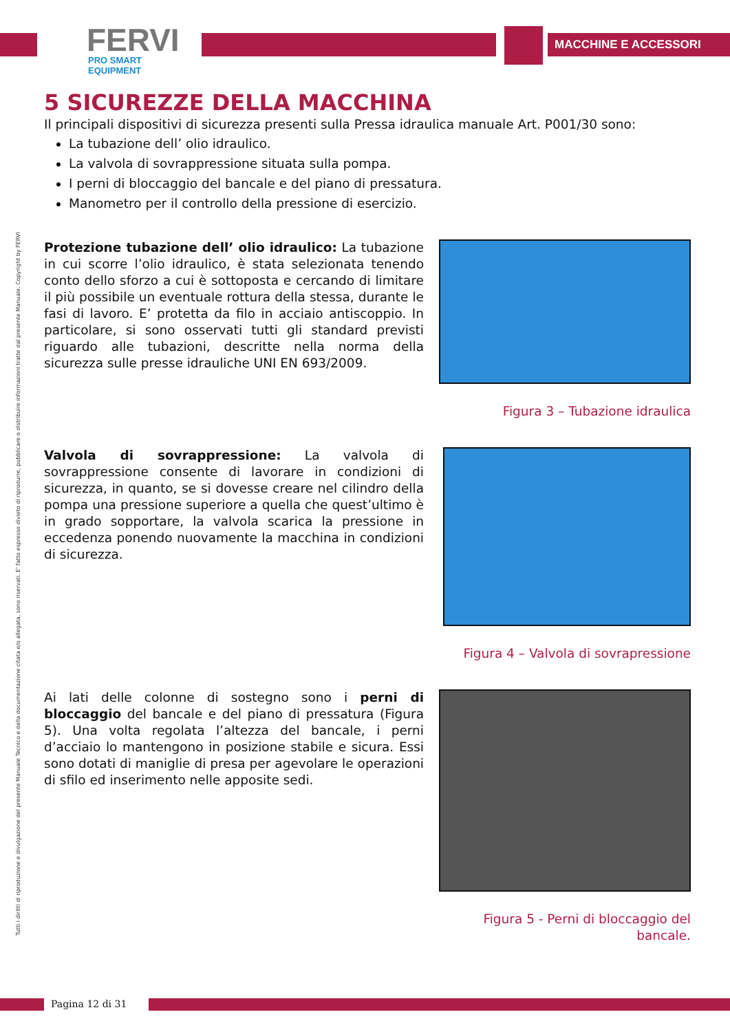FERVI
PRO SMART EQUIPMENT
MACCHINE E ACCESSORI
Tutti i diritti di riproduzione e divulgazione del presente Manuale Tecnico e della documentazione citata e/o allegata, sono riservati. E' fatto espresso divieto di riprodurre, pubblicare o distribuire informazioni tratte dal presente Manuale. Copyright by FERVI
5 SICUREZZE DELLA MACCHINA
Il principali dispositivi di sicurezza presenti sulla Pressa idraulica manuale Art. P001/30 sono:
La tubazione dell’ olio idraulico.
La valvola di sovrappressione situata sulla pompa.
I perni di bloccaggio del bancale e del piano di pressatura.
Manometro per il controllo della pressione di esercizio.
Protezione tubazione dell’ olio idraulico: La tubazione in cui scorre l’olio idraulico, è stata selezionata tenendo conto dello sforzo a cui è sottoposta e cercando di limitare il più possibile un eventuale rottura della stessa, durante le fasi di lavoro. E’ protetta da filo in acciaio antiscoppio. In particolare, si sono osservati tutti gli standard previsti riguardo alle tubazioni, descritte nella norma della sicurezza sulle presse idrauliche UNI EN 693/2009.
Figura 3 – Tubazione idraulica
Valvola di sovrappressione: La valvola di sovrappressione consente di lavorare in condizioni di sicurezza, in quanto, se si dovesse creare nel cilindro della pompa una pressione superiore a quella che quest’ultimo è in grado sopportare, la valvola scarica la pressione in eccedenza ponendo nuovamente la macchina in condizioni di sicurezza.
Figura 4 – Valvola di sovrapressione
Ai lati delle colonne di sostegno sono i perni di bloccaggio del bancale e del piano di pressatura (Figura 5). Una volta regolata l’altezza del bancale, i perni d’acciaio lo mantengono in posizione stabile e sicura. Essi sono dotati di maniglie di presa per agevolare le operazioni di sfilo ed inserimento nelle apposite sedi.
Figura 5 - Perni di bloccaggio del bancale.
Pagina 12 di 31